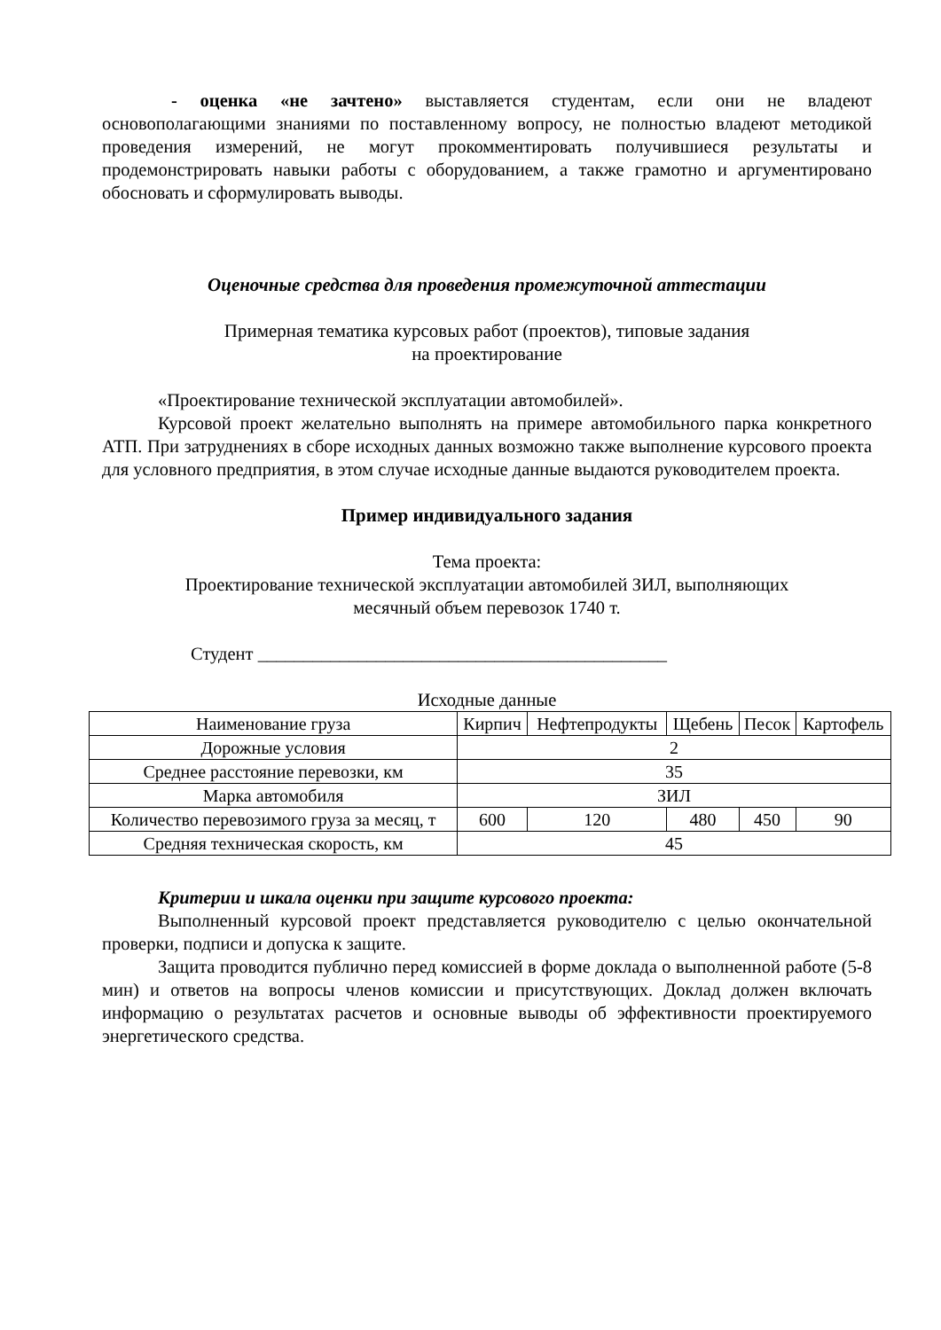- оценка «не зачтено» выставляется студентам, если они не владеют основополагающими знаниями по поставленному вопросу, не полностью владеют методикой проведения измерений, не могут прокомментировать получившиеся результаты и продемонстрировать навыки работы с оборудованием, а также грамотно и аргументировано обосновать и сформулировать выводы.
Оценочные средства для проведения промежуточной аттестации
Примерная тематика курсовых работ (проектов), типовые задания
на проектирование
«Проектирование технической эксплуатации автомобилей».
Курсовой проект желательно выполнять на примере автомобильного парка конкретного АТП. При затруднениях в сборе исходных данных возможно также выполнение курсового проекта для условного предприятия, в этом случае исходные данные выдаются руководителем проекта.
Пример индивидуального задания
Тема проекта:
Проектирование технической эксплуатации автомобилей ЗИЛ, выполняющих
месячный объем перевозок 1740 т.
Студент _____________________________________________
Исходные данные
| Наименование груза | Кирпич | Нефтепродукты | Щебень | Песок | Картофель |
| Дорожные условия | 2 | | | | |
| Среднее расстояние перевозки, км | 35 | | | | |
| Марка автомобиля | ЗИЛ | | | | |
| Количество перевозимого груза за месяц, т | 600 | 120 | 480 | 450 | 90 |
| Средняя техническая скорость, км | 45 | | | | |
Критерии и шкала оценки при защите курсового проекта:
Выполненный курсовой проект представляется руководителю с целью окончательной проверки, подписи и допуска к защите.
Защита проводится публично перед комиссией в форме доклада о выполненной работе (5-8 мин) и ответов на вопросы членов комиссии и присутствующих. Доклад должен включать информацию о результатах расчетов и основные выводы об эффективности проектируемого энергетического средства.